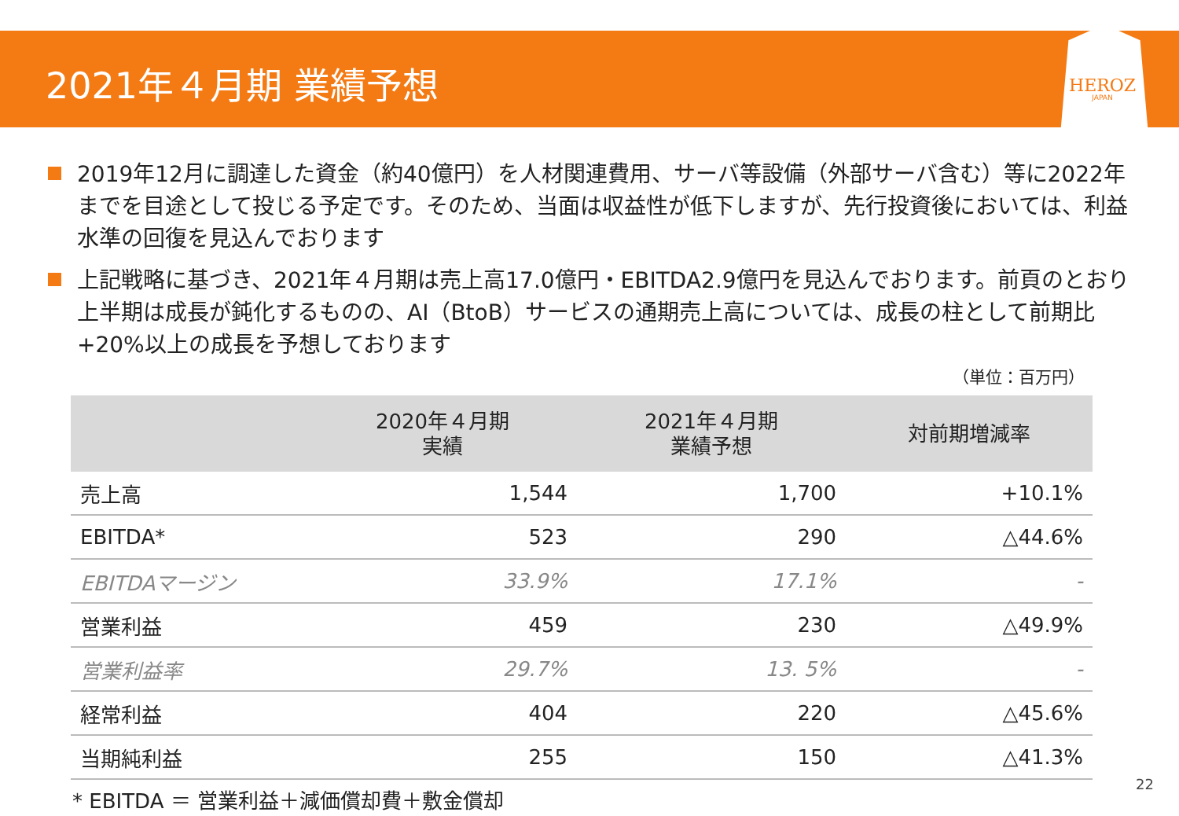2021年４月期 業績予想
HEROZ
JAPAN
2019年12月に調達した資金（約40億円）を人材関連費用、サーバ等設備（外部サーバ含む）等に2022年までを目途として投じる予定です。そのため、当面は収益性が低下しますが、先行投資後においては、利益水準の回復を見込んでおります
上記戦略に基づき、2021年４月期は売上高17.0億円・EBITDA2.9億円を見込んでおります。前頁のとおり上半期は成長が鈍化するものの、AI（BtoB）サービスの通期売上高については、成長の柱として前期比+20%以上の成長を予想しております
（単位：百万円）
| | 2020年４月期 実績 | 2021年４月期 業績予想 | 対前期増減率 |
| --- | --- | --- | --- |
| 売上高 | 1,544 | 1,700 | +10.1% |
| EBITDA* | 523 | 290 | △44.6% |
| EBITDAマージン | 33.9% | 17.1% | - |
| 営業利益 | 459 | 230 | △49.9% |
| 営業利益率 | 29.7% | 13. 5% | - |
| 経常利益 | 404 | 220 | △45.6% |
| 当期純利益 | 255 | 150 | △41.3% |
* EBITDA ＝ 営業利益＋減価償却費＋敷金償却
22